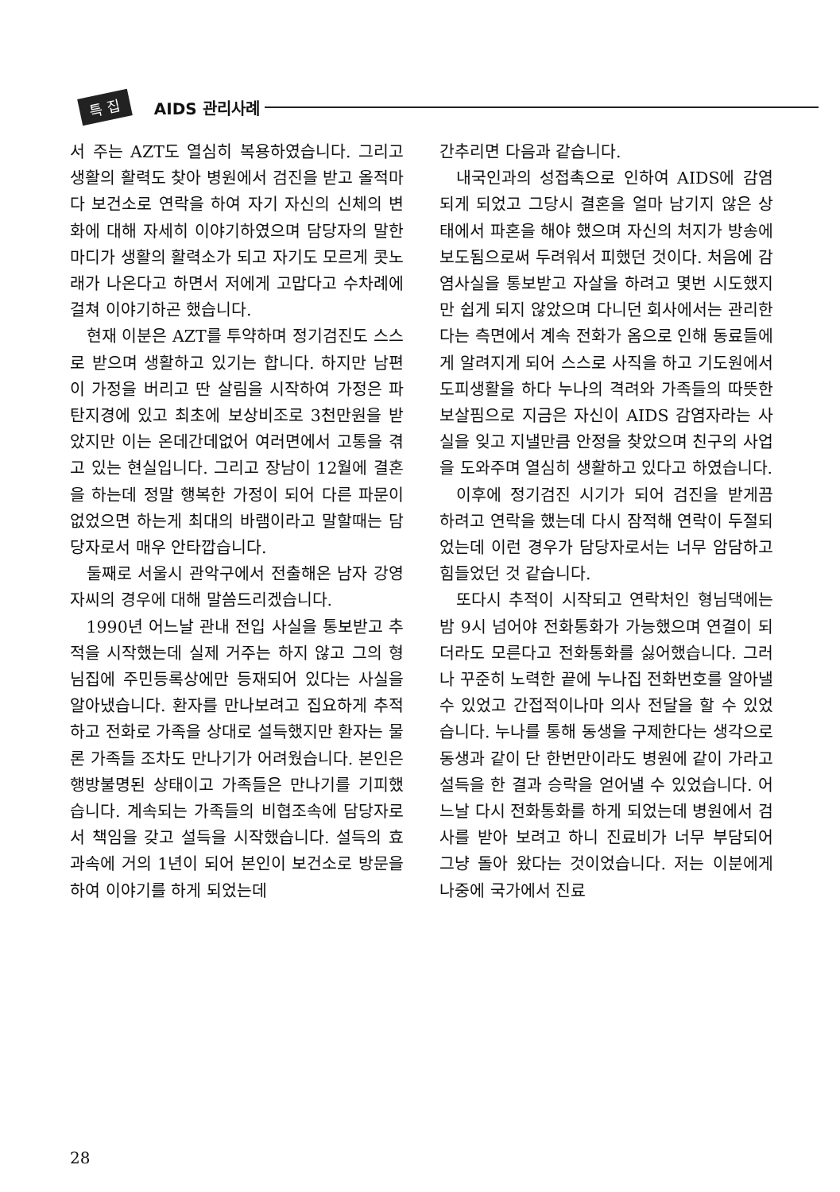특 집 AIDS 관리사례
서 주는 AZT도 열심히 복용하였습니다. 그리고 생활의 활력도 찾아 병원에서 검진을 받고 올적마다 보건소로 연락을 하여 자기 자신의 신체의 변화에 대해 자세히 이야기하였으며 담당자의 말한마디가 생활의 활력소가 되고 자기도 모르게 콧노래가 나온다고 하면서 저에게 고맙다고 수차례에 걸쳐 이야기하곤 했습니다.
현재 이분은 AZT를 투약하며 정기검진도 스스로 받으며 생활하고 있기는 합니다. 하지만 남편이 가정을 버리고 딴 살림을 시작하여 가정은 파탄지경에 있고 최초에 보상비조로 3천만원을 받았지만 이는 온데간데없어 여러면에서 고통을 겪고 있는 현실입니다. 그리고 장남이 12월에 결혼을 하는데 정말 행복한 가정이 되어 다른 파문이 없었으면 하는게 최대의 바램이라고 말할때는 담당자로서 매우 안타깝습니다.
둘째로 서울시 관악구에서 전출해온 남자 강영자씨의 경우에 대해 말씀드리겠습니다.
1990년 어느날 관내 전입 사실을 통보받고 추적을 시작했는데 실제 거주는 하지 않고 그의 형님집에 주민등록상에만 등재되어 있다는 사실을 알아냈습니다. 환자를 만나보려고 집요하게 추적하고 전화로 가족을 상대로 설득했지만 환자는 물론 가족들 조차도 만나기가 어려웠습니다. 본인은 행방불명된 상태이고 가족들은 만나기를 기피했습니다. 계속되는 가족들의 비협조속에 담당자로서 책임을 갖고 설득을 시작했습니다. 설득의 효과속에 거의 1년이 되어 본인이 보건소로 방문을 하여 이야기를 하게 되었는데
간추리면 다음과 같습니다.
내국인과의 성접촉으로 인하여 AIDS에 감염되게 되었고 그당시 결혼을 얼마 남기지 않은 상태에서 파혼을 해야 했으며 자신의 처지가 방송에 보도됨으로써 두려워서 피했던 것이다. 처음에 감염사실을 통보받고 자살을 하려고 몇번 시도했지만 쉽게 되지 않았으며 다니던 회사에서는 관리한다는 측면에서 계속 전화가 옴으로 인해 동료들에게 알려지게 되어 스스로 사직을 하고 기도원에서 도피생활을 하다 누나의 격려와 가족들의 따뜻한 보살핌으로 지금은 자신이 AIDS 감염자라는 사실을 잊고 지낼만큼 안정을 찾았으며 친구의 사업을 도와주며 열심히 생활하고 있다고 하였습니다.
이후에 정기검진 시기가 되어 검진을 받게끔 하려고 연락을 했는데 다시 잠적해 연락이 두절되었는데 이런 경우가 담당자로서는 너무 암담하고 힘들었던 것 같습니다.
또다시 추적이 시작되고 연락처인 형님댁에는 밤 9시 넘어야 전화통화가 가능했으며 연결이 되더라도 모른다고 전화통화를 싫어했습니다. 그러나 꾸준히 노력한 끝에 누나집 전화번호를 알아낼 수 있었고 간접적이나마 의사 전달을 할 수 있었습니다. 누나를 통해 동생을 구제한다는 생각으로 동생과 같이 단 한번만이라도 병원에 같이 가라고 설득을 한 결과 승락을 얻어낼 수 있었습니다. 어느날 다시 전화통화를 하게 되었는데 병원에서 검사를 받아 보려고 하니 진료비가 너무 부담되어 그냥 돌아 왔다는 것이었습니다. 저는 이분에게 나중에 국가에서 진료
28